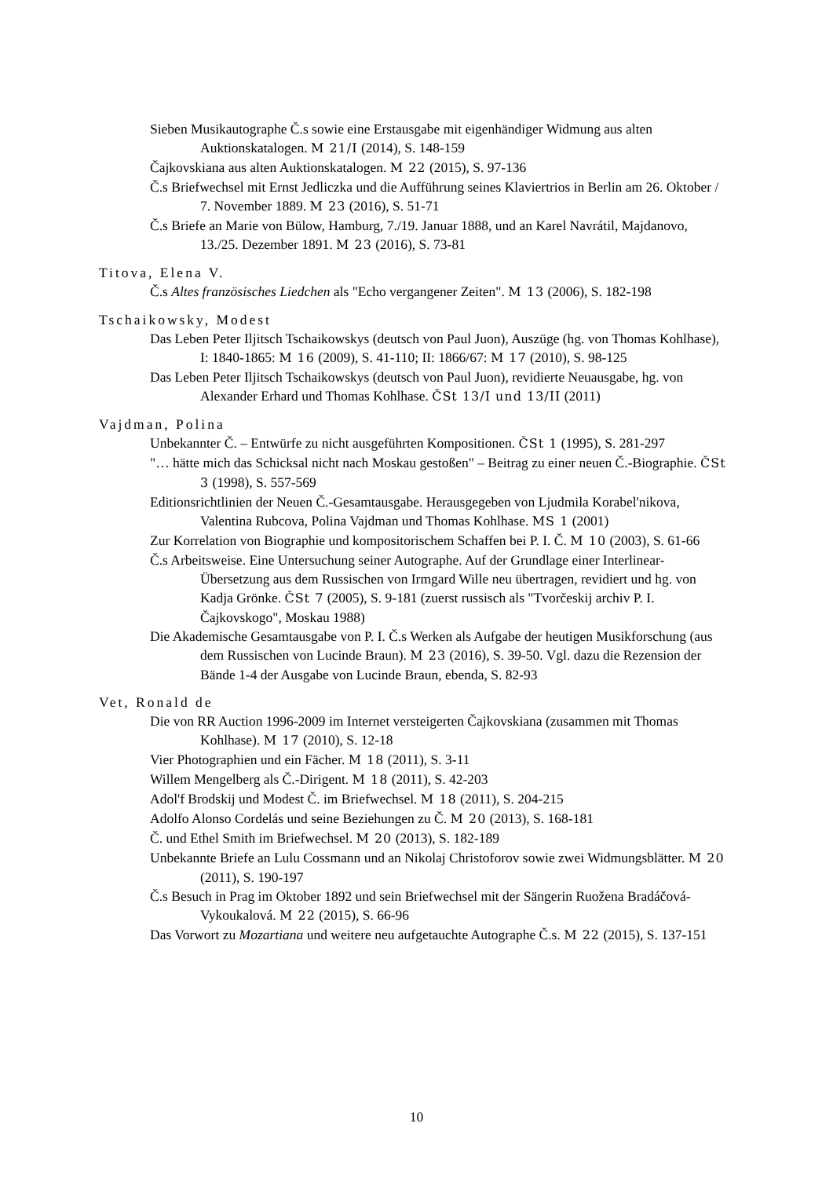Sieben Musikautographe Č.s sowie eine Erstausgabe mit eigenhändiger Widmung aus alten Auktionskatalogen. M 21/I (2014), S. 148-159
Čajkovskiana aus alten Auktionskatalogen. M 22 (2015), S. 97-136
Č.s Briefwechsel mit Ernst Jedliczka und die Aufführung seines Klaviertrios in Berlin am 26. Oktober / 7. November 1889. M 23 (2016), S. 51-71
Č.s Briefe an Marie von Bülow, Hamburg, 7./19. Januar 1888, und an Karel Navrátil, Majdanovo, 13./25. Dezember 1891. M 23 (2016), S. 73-81
Titova, Elena V.
Č.s Altes französisches Liedchen als "Echo vergangener Zeiten". M 13 (2006), S. 182-198
Tschaikowsky, Modest
Das Leben Peter Iljitsch Tschaikowskys (deutsch von Paul Juon), Auszüge (hg. von Thomas Kohlhase), I: 1840-1865: M 16 (2009), S. 41-110; II: 1866/67: M 17 (2010), S. 98-125
Das Leben Peter Iljitsch Tschaikowskys (deutsch von Paul Juon), revidierte Neuausgabe, hg. von Alexander Erhard und Thomas Kohlhase. ČSt 13/I und 13/II (2011)
Vajdman, Polina
Unbekannter Č. – Entwürfe zu nicht ausgeführten Kompositionen. ČSt 1 (1995), S. 281-297
"… hätte mich das Schicksal nicht nach Moskau gestoßen" – Beitrag zu einer neuen Č.-Biographie. ČSt 3 (1998), S. 557-569
Editionsrichtlinien der Neuen Č.-Gesamtausgabe. Herausgegeben von Ljudmila Korabel'nikova, Valentina Rubcova, Polina Vajdman und Thomas Kohlhase. MS 1 (2001)
Zur Korrelation von Biographie und kompositorischem Schaffen bei P. I. Č. M 10 (2003), S. 61-66
Č.s Arbeitsweise. Eine Untersuchung seiner Autographe. Auf der Grundlage einer Interlinear-Übersetzung aus dem Russischen von Irmgard Wille neu übertragen, revidiert und hg. von Kadja Grönke. ČSt 7 (2005), S. 9-181 (zuerst russisch als "Tvorčeskij archiv P. I. Čajkovskogo", Moskau 1988)
Die Akademische Gesamtausgabe von P. I. Č.s Werken als Aufgabe der heutigen Musikforschung (aus dem Russischen von Lucinde Braun). M 23 (2016), S. 39-50. Vgl. dazu die Rezension der Bände 1-4 der Ausgabe von Lucinde Braun, ebenda, S. 82-93
Vet, Ronald de
Die von RR Auction 1996-2009 im Internet versteigerten Čajkovskiana (zusammen mit Thomas Kohlhase). M 17 (2010), S. 12-18
Vier Photographien und ein Fächer. M 18 (2011), S. 3-11
Willem Mengelberg als Č.-Dirigent. M 18 (2011), S. 42-203
Adol'f Brodskij und Modest Č. im Briefwechsel. M 18 (2011), S. 204-215
Adolfo Alonso Cordelás und seine Beziehungen zu Č. M 20 (2013), S. 168-181
Č. und Ethel Smith im Briefwechsel. M 20 (2013), S. 182-189
Unbekannte Briefe an Lulu Cossmann und an Nikolaj Christoforov sowie zwei Widmungsblätter. M 20 (2011), S. 190-197
Č.s Besuch in Prag im Oktober 1892 und sein Briefwechsel mit der Sängerin Ruožena Bradáčová-Vykoukalová. M 22 (2015), S. 66-96
Das Vorwort zu Mozartiana und weitere neu aufgetauchte Autographe Č.s. M 22 (2015), S. 137-151
10